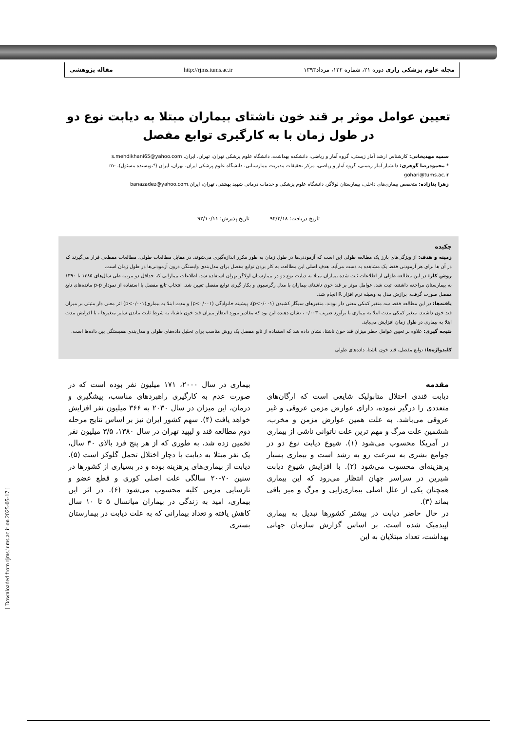مجله علوم پزشکی رازی دوره ۲۱، شماره ۱۲۲، مرداد۱۳۹۳ http://rjms.tums.ac.ir مقاله پژوهشی
تعیین عوامل موثر بر قند خون ناشتای بیماران مبتلا به دیابت نوع دو در طول زمان با به کارگیری توابع مفصل
سمیه مهدیخانی: کارشناس ارشد آمار زیستی، گروه آمار و ریاضی، دانشکده بهداشت، دانشگاه علوم پزشکی تهران، تهران، ایران. s.mehdikhani65@yahoo.com
* محمودرضا گوهری: دانشیار آمار زیستی، گروه آمار و ریاضی، مرکز تحقیقات مدیریت بیمارستانی، دانشگاه علوم پزشکی ایران، تهران، ایران (*نویسنده مسئول). m-gohari@tums.ac.ir
زهرا بنازاده: متخصص بیماری‌های داخلی، بیمارستان لولاگر، دانشگاه علوم پزشکی و خدمات درمانی شهید بهشتی، تهران، ایران.banazadez@yahoo.com
تاریخ دریافت: ۹۲/۳/۱۸ تاریخ پذیرش: ۹۲/۱۰/۱۱
چکیده
زمینه و هدف: از ویژگی‌های بارز یک مطالعه طولی این است که آزمودنی‌ها در طول زمان به طور مکرر اندازه‌گیری می‌شوند. در مقابل مطالعات طولی، مطالعات مقطعی قرار می‌گیرند که در آن ها برای هر آزمودنی فقط یک مشاهده به دست می‌آید. هدف اصلی این مطالعه، به کار بردن توابع مفصل برای مدل‌بندی وابستگی درون آزمودنی‌ها در طول زمان است.
روش کار: در این مطالعه طولی از اطلاعات ثبت شده بیماران مبتلا به دیابت نوع دو در بیمارستان لولاگر تهران استفاده شد. اطلاعات بیمارانی که حداقل دو مرتبه طی سال‌های ۱۳۸۵ تا ۱۳۹۰ به بیمارستان مراجعه داشتند، ثبت شد. عوامل موثر بر قند خون ناشتای بیماران با مدل رگرسیون و بکار گیری توابع مفصل تعیین شد. انتخاب تابع مفصل با استفاده از نمودار p-p مانده‌های تابع مفصل صورت گرفت. برازش مدل به وسیله نرم افزار R انجام شد.
یافته‌ها: در این مطالعه فقط سه متغیر کمکی معنی دار بودند. متغیرهای سیگار کشیدن (p<۰/۰۰۱)، پیشینه خانوادگی (p<۰/۰۰۱) و مدت ابتلا به بیماری(p<۰/۰۰۱) اثر معنی دار مثبتی بر میزان قند خون داشتند. متغیر کمکی مدت ابتلا به بیماری با برآورد ضریب ۰/۰۰۳ ، نشان دهنده این بود که مقادیر مورد انتظار میزان قند خون ناشتا، به شرط ثابت ماندن سایر متغیرها ، با افزایش مدت ابتلا به بیماری در طول زمان افزایش می‌یابد.
نتیجه گیری: علاوه بر تعیین عوامل خطر میزان قند خون ناشتا، نشان داده شد که استفاده از تابع مفصل یک روش مناسب برای تحلیل داده‌های طولی و مدل‌بندی همبستگی بین داده‌ها است.
کلیدواژه‌ها: توابع مفصل، قند خون ناشتا، داده‌های طولی
مقدمه
دیابت قندی اختلال متابولیک شایعی است که ارگان‌های متعددی را درگیر نموده، دارای عوارض مزمن عروقی و غیر عروقی می‌باشد. به علت همین عوارض مزمن و مخرب، ششمین علت مرگ و مهم ترین علت ناتوانی ناشی از بیماری در آمریکا محسوب می‌شود (۱). شیوع دیابت نوع دو در جوامع بشری به سرعت رو به رشد است و بیماری بسیار پرهزینه‌ای محسوب می‌شود (۲). با افزایش شیوع دیابت شیرین در سراسر جهان انتظار می‌رود که این بیماری همچنان یکی از علل اصلی بیماری‌زایی و مرگ و میر باقی بماند (۳).
در حال حاضر دیابت در بیشتر کشورها تبدیل به بیماری اپیدمیک شده است. بر اساس گزارش سازمان جهانی بهداشت، تعداد مبتلایان به این
بیماری در سال ۲۰۰۰، ۱۷۱ میلیون نفر بوده است که در صورت عدم به کارگیری راهبردهای مناسب، پیشگیری و درمان، این میزان در سال ۲۰۳۰ به ۳۶۶ میلیون نفر افزایش خواهد یافت (۴). سهم کشور ایران نیز بر اساس نتایج مرحله دوم مطالعه قند و لیپید تهران در سال ۱۳۸۰، ۳/۵ میلیون نفر تخمین زده شد، به طوری که از هر پنج فرد بالای ۳۰ سال، یک نفر مبتلا به دیابت یا دچار اختلال تحمل گلوکز است (۵). دیابت از بیماری‌های پرهزینه بوده و در بسیاری از کشورها در سنین ۷۰-۲۰ سالگی علت اصلی کوری و قطع عضو و نارسایی مزمن کلیه محسوب می‌شود (۶). در اثر این بیماری، امید به زندگی در بیماران میانسال ۵ تا ۱۰ سال کاهش یافته و تعداد بیمارانی که به علت دیابت در بیمارستان بستری
[ Downloaded from rjms.iums.ac.ir on 2025-05-17 ]